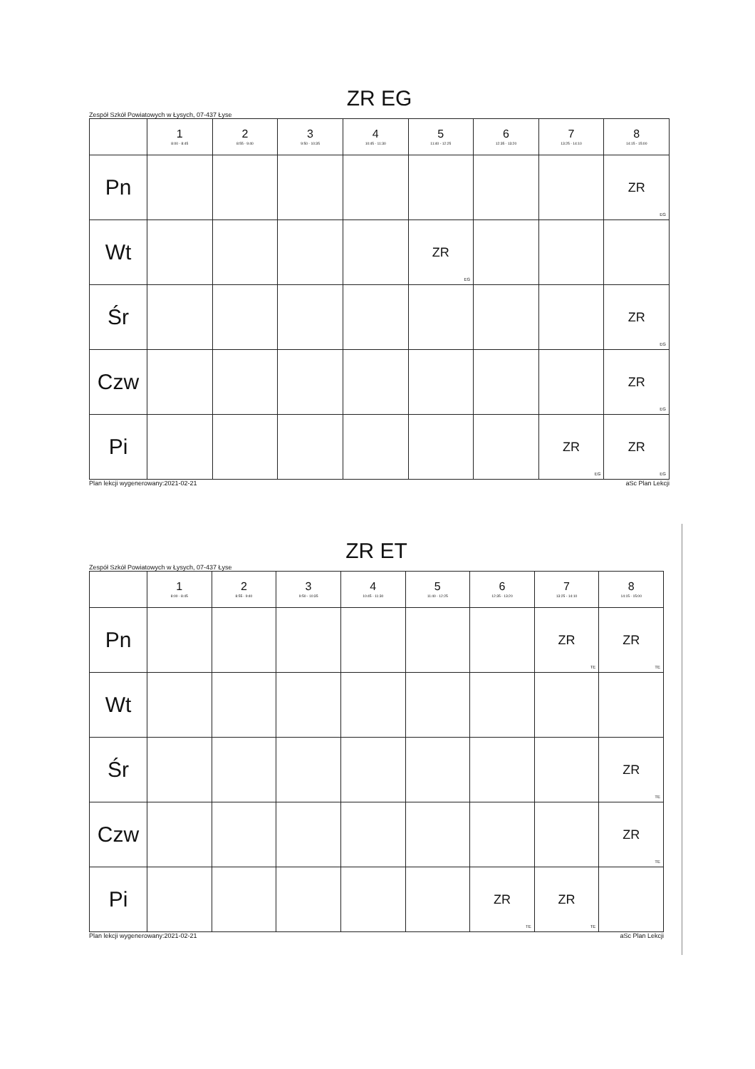ZR EG
Zespół Szkół Powiatowych w Łysych, 07-437 Łyse
| | 1 8:00 - 8:45 | 2 8:55 - 9:40 | 3 9:50 - 10:35 | 4 10:45 - 11:30 | 5 11:40 - 12:25 | 6 12:35 - 13:20 | 7 13:25 - 14:10 | 8 14:15 - 15:00 |
| --- | --- | --- | --- | --- | --- | --- | --- | --- |
| Pn | | | | | | | | ZR EG |
| Wt | | | | | ZR EG | | | |
| Śr | | | | | | | | ZR EG |
| Czw | | | | | | | | ZR EG |
| Pi | | | | | | | ZR EG | ZR EG |
Plan lekcji wygenerowany:2021-02-21 aSc Plan Lekcji
ZR ET
Zespół Szkół Powiatowych w Łysych, 07-437 Łyse
| | 1 8:00 - 8:45 | 2 8:55 - 9:40 | 3 9:50 - 10:35 | 4 10:45 - 11:30 | 5 11:40 - 12:25 | 6 12:35 - 13:20 | 7 13:25 - 14:10 | 8 14:15 - 15:00 |
| --- | --- | --- | --- | --- | --- | --- | --- | --- |
| Pn | | | | | | | ZR TE | ZR TE |
| Wt | | | | | | | | |
| Śr | | | | | | | | ZR TE |
| Czw | | | | | | | | ZR TE |
| Pi | | | | | | ZR TE | ZR TE | |
Plan lekcji wygenerowany:2021-02-21 aSc Plan Lekcji